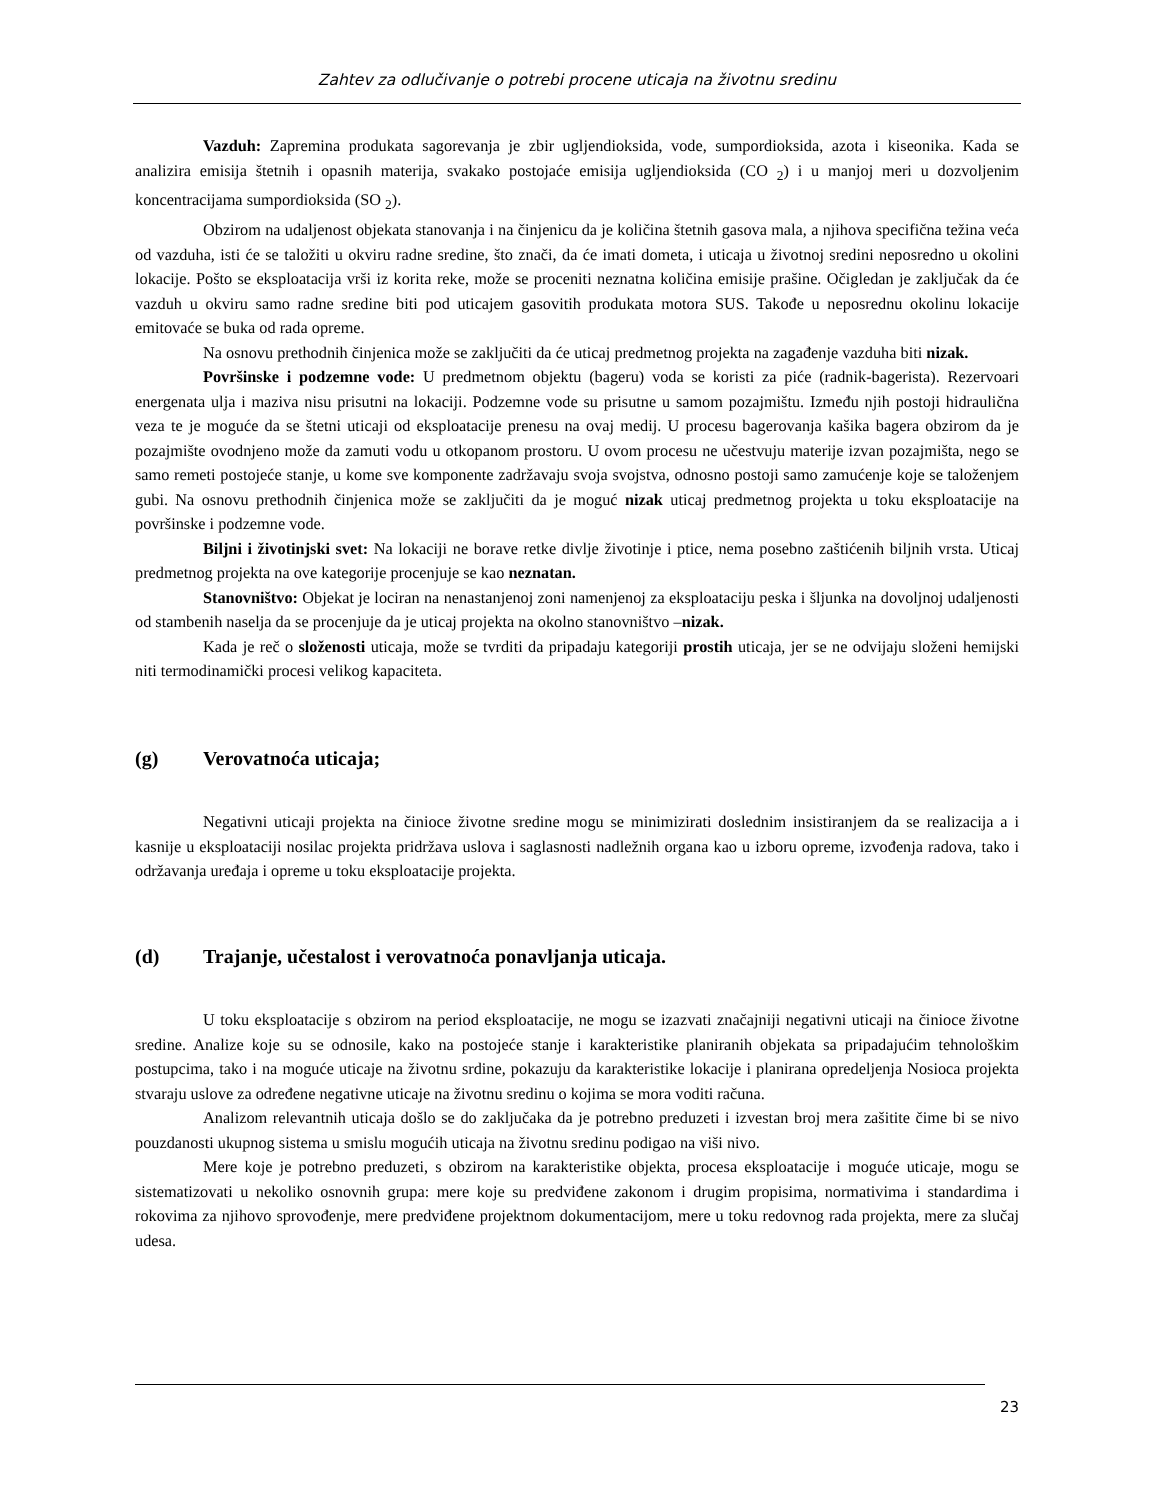Zahtev za odlučivanje o potrebi procene uticaja na životnu sredinu
Vazduh: Zapremina produkata sagorevanja je zbir ugljendioksida, vode, sumpordioksida, azota i kiseonika. Kada se analizira emisija štetnih i opasnih materija, svakako postojaće emisija ugljendioksida (CO <sub>2</sub>) i u manjoj meri u dozvoljenim koncentracijama sumpordioksida (SO <sub>2</sub>).
Obzirom na udaljenost objekata stanovanja i na činjenicu da je količina štetnih gasova mala, a njihova specifična težina veća od vazduha, isti će se taložiti u okviru radne sredine, što znači, da će imati dometa, i uticaja u životnoj sredini neposredno u okolini lokacije. Pošto se eksploatacija vrši iz korita reke, može se proceniti neznatna količina emisije prašine. Očigledan je zaključak da će vazduh u okviru samo radne sredine biti pod uticajem gasovitih produkata motora SUS. Takođe u neposrednu okolinu lokacije emitovaće se buka od rada opreme.
Na osnovu prethodnih činjenica može se zaključiti da će uticaj predmetnog projekta na zagađenje vazduha biti nizak.
Površinske i podzemne vode: U predmetnom objektu (bageru) voda se koristi za piće (radnik-bagerista). Rezervoari energenata ulja i maziva nisu prisutni na lokaciji. Podzemne vode su prisutne u samom pozajmištu. Između njih postoji hidraulična veza te je moguće da se štetni uticaji od eksploatacije prenesu na ovaj medij. U procesu bagerovanja kašika bagera obzirom da je pozajmište ovodnjeno može da zamuti vodu u otkopanom prostoru. U ovom procesu ne učestvuju materije izvan pozajmišta, nego se samo remeti postojeće stanje, u kome sve komponente zadržavaju svoja svojstva, odnosno postoji samo zamućenje koje se taloženjem gubi. Na osnovu prethodnih činjenica može se zaključiti da je moguć nizak uticaj predmetnog projekta u toku eksploatacije na površinske i podzemne vode.
Biljni i životinjski svet: Na lokaciji ne borave retke divlje životinje i ptice, nema posebno zaštićenih biljnih vrsta. Uticaj predmetnog projekta na ove kategorije procenjuje se kao neznatan.
Stanovništvo: Objekat je lociran na nenastanjenoj zoni namenjenoj za eksploataciju peska i šljunka na dovoljnoj udaljenosti od stambenih naselja da se procenjuje da je uticaj projekta na okolno stanovništvo –nizak.
Kada je reč o složenosti uticaja, može se tvrditi da pripadaju kategoriji prostih uticaja, jer se ne odvijaju složeni hemijski niti termodinamički procesi velikog kapaciteta.
(g) Verovatnoća uticaja;
Negativni uticaji projekta na činioce životne sredine mogu se minimizirati doslednim insistiranjem da se realizacija a i kasnije u eksploataciji nosilac projekta pridržava uslova i saglasnosti nadležnih organa kao u izboru opreme, izvođenja radova, tako i održavanja uređaja i opreme u toku eksploatacije projekta.
(d) Trajanje, učestalost i verovatnoća ponavljanja uticaja.
U toku eksploatacije s obzirom na period eksploatacije, ne mogu se izazvati značajniji negativni uticaji na činioce životne sredine. Analize koje su se odnosile, kako na postojeće stanje i karakteristike planiranih objekata sa pripadajućim tehnološkim postupcima, tako i na moguće uticaje na životnu srdine, pokazuju da karakteristike lokacije i planirana opredeljenja Nosioca projekta stvaraju uslove za određene negativne uticaje na životnu sredinu o kojima se mora voditi računa.
Analizom relevantnih uticaja došlo se do zaključaka da je potrebno preduzeti i izvestan broj mera zašitite čime bi se nivo pouzdanosti ukupnog sistema u smislu mogućih uticaja na životnu sredinu podigao na viši nivo.
Mere koje je potrebno preduzeti, s obzirom na karakteristike objekta, procesa eksploatacije i moguće uticaje, mogu se sistematizovati u nekoliko osnovnih grupa: mere koje su predviđene zakonom i drugim propisima, normativima i standardima i rokovima za njihovo sprovođenje, mere predviđene projektnom dokumentacijom, mere u toku redovnog rada projekta, mere za slučaj udesa.
23